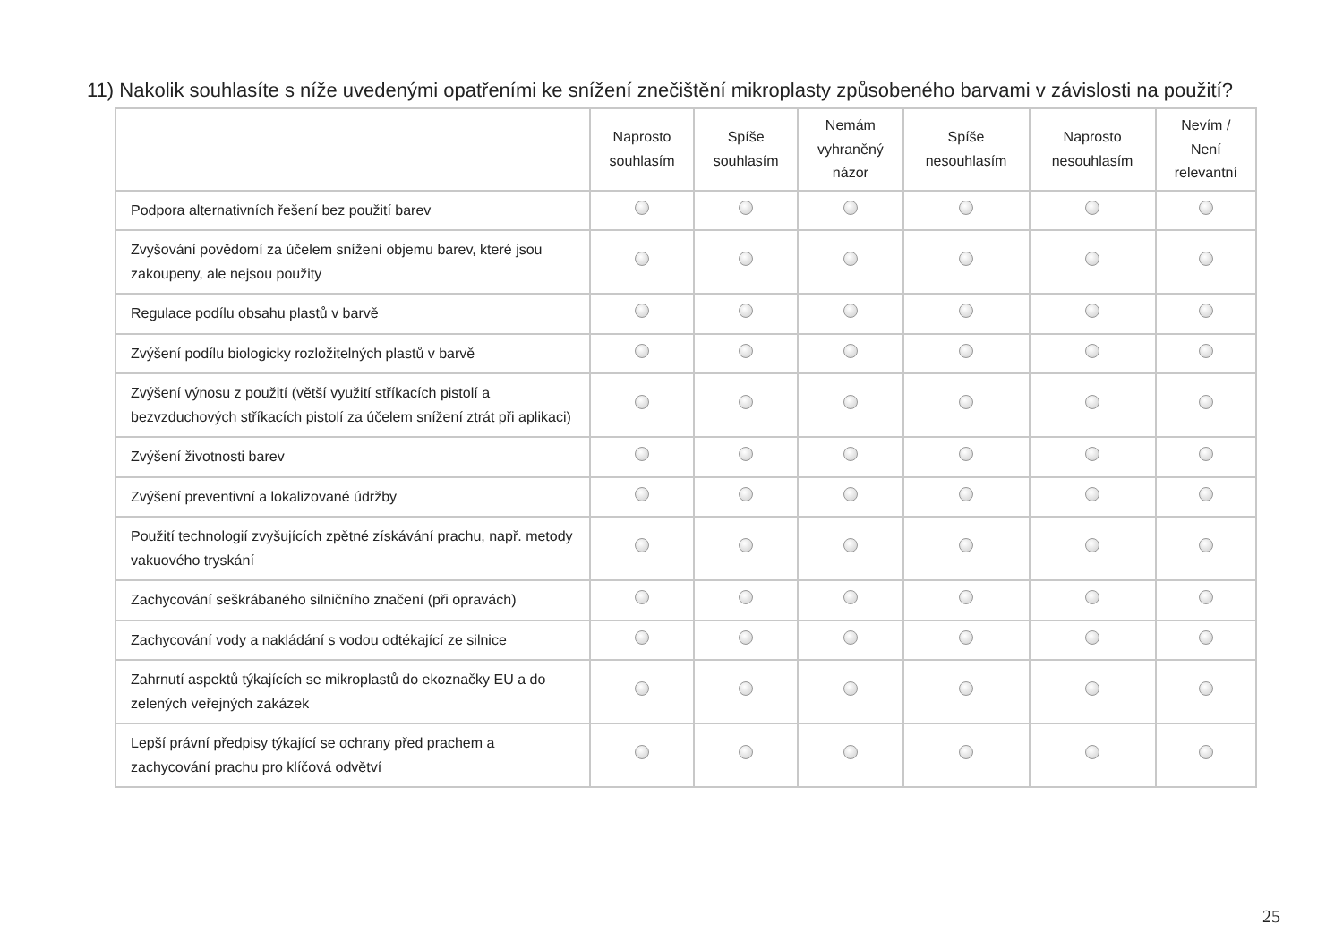11) Nakolik souhlasíte s níže uvedenými opatřeními ke snížení znečištění mikroplasty způsobeného barvami v závislosti na použití?
| | Naprosto souhlasím | Spíše souhlasím | Nemám vyhraněný názor | Spíše nesouhlasím | Naprosto nesouhlasím | Nevím / Není relevantní |
| --- | --- | --- | --- | --- | --- | --- |
| Podpora alternativních řešení bez použití barev | | | | | | |
| Zvyšování povědomí za účelem snížení objemu barev, které jsou zakoupeny, ale nejsou použity | | | | | | |
| Regulace podílu obsahu plastů v barvě | | | | | | |
| Zvýšení podílu biologicky rozložitelných plastů v barvě | | | | | | |
| Zvýšení výnosu z použití (větší využití stříkacích pistolí a bezvzduchových stříkacích pistolí za účelem snížení ztrát při aplikaci) | | | | | | |
| Zvýšení životnosti barev | | | | | | |
| Zvýšení preventivní a lokalizované údržby | | | | | | |
| Použití technologií zvyšujících zpětné získávání prachu, např. metody vakuového tryskání | | | | | | |
| Zachycování seškrábaného silničního značení (při opravách) | | | | | | |
| Zachycování vody a nakládání s vodou odtékající ze silnice | | | | | | |
| Zahrnutí aspektů týkajících se mikroplastů do ekoznačky EU a do zelených veřejných zakázek | | | | | | |
| Lepší právní předpisy týkající se ochrany před prachem a zachycování prachu pro klíčová odvětví | | | | | | |
25